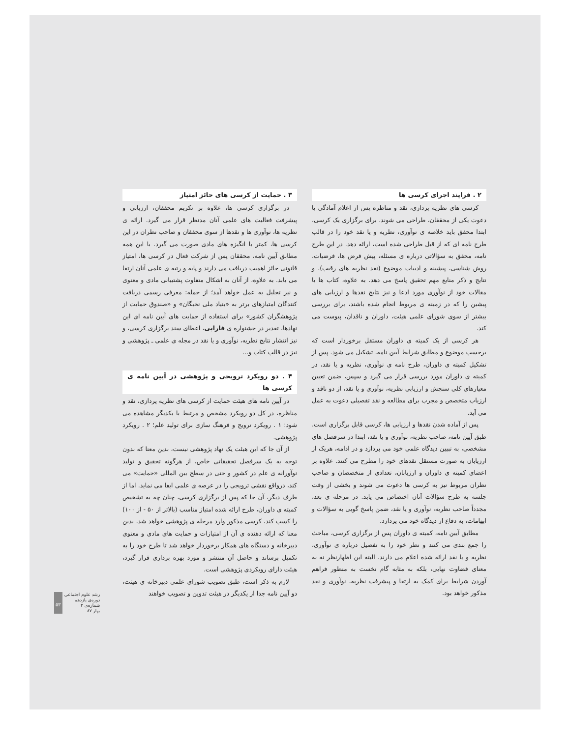۲ . فرایند اجرای کرسی ها
کرسی های نظریه پردازی، نقد و مناظره پس از اعلام آمادگی یا دعوت یکی از محققان، طراحی می شوند. برای برگزاری یک کرسی، ابتدا محقق باید خلاصه ی نوآوری، نظریه و یا نقد خود را در قالب طرح نامه ای که از قبل طراحی شده است، ارائه دهد. در این طرح نامه، محقق به سؤالاتی درباره ی مسئله، پیش فرض ها، فرضیات، روش شناسی، پیشینه و ادبیات موضوع (نقد نظریه های رقیب)، و نتایج و ذکر منابع مهم تحقیق پاسخ می دهد. به علاوه، کتاب ها یا مقالات خود از نوآوری مورد ادعا و نیز نتایج نقدها و ارزیابی های پیشین را که در زمینه ی مربوط انجام شده باشند، برای بررسی بیشتر از سوی شورای علمی هیئت، داوران و ناقدان، پیوست می کند.
هر کرسی از یک کمیته ی داوران مستقل برخوردار است که برحسب موضوع و مطابق شرایط آیین نامه، تشکیل می شود. پس از تشکیل کمیته ی داوران، طرح نامه ی نوآوری، نظریه و یا نقد، در کمیته ی داوران مورد بررسی قرار می گیرد و سپس، ضمن تعیین معیارهای کلی سنجش و ارزیابی نظریه، نوآوری و یا نقد، از دو ناقد و ارزیاب متخصص و مجرب برای مطالعه و نقد تفصیلی دعوت به عمل می آید.
پس از آماده شدن نقدها و ارزیابی ها، کرسی قابل برگزاری است. طبق آیین نامه، صاحب نظریه، نوآوری و یا نقد، ابتدا در سرفصل های مشخصی، به تبیین دیدگاه علمی خود می پردازد و در ادامه، هریک از ارزیابان به صورت مستقل نقدهای خود را مطرح می کنند. علاوه بر اعضای کمیته ی داوران و ارزیابان، تعدادی از متخصصان و صاحب نظران مربوط نیز به کرسی ها دعوت می شوند و بخشی از وقت جلسه به طرح سؤالات آنان اختصاص می یابد. در مرحله ی بعد، مجدداً صاحب نظریه، نوآوری و یا نقد، ضمن پاسخ گویی به سؤالات و ابهامات، به دفاع از دیدگاه خود می پردازد.
مطابق آیین نامه، کمیته ی داوران پس از برگزاری کرسی، مباحث را جمع بندی می کنند و نظر خود را به تفصیل درباره ی نوآوری، نظریه و یا نقد ارائه شده اعلام می دارند. البته این اظهارنظر نه به معنای قضاوت نهایی، بلکه به مثابه گام نخست به منظور فراهم آوردن شرایط برای کمک به ارتقا و پیشرفت نظریه، نوآوری و نقد مذکور خواهد بود.
۳ . حمایت از کرسی های حائز امتیاز
در برگزاری کرسی ها، علاوه بر تکریم محققان، ارزیابی و پیشرفت فعالیت های علمی آنان مدنظر قرار می گیرد. ارائه ی نظریه ها، نوآوری ها و نقدها از سوی محققان و صاحب نظران در این کرسی ها، کمتر با انگیزه های مادی صورت می گیرد. با این همه مطابق آیین نامه، محققان پس از شرکت فعال در کرسی ها، امتیاز قانونی حائز اهمیت دریافت می دارند و پایه و رتبه ی علمی آنان ارتقا می یابد. به علاوه، از آنان به اشکال متفاوت پشتیبانی مادی و معنوی و نیز تجلیل به عمل خواهد آمد؛ از جمله: معرفی رسمی دریافت کنندگان امتیازهای برتر به «بنیاد ملی نخبگان» و «صندوق حمایت از پژوهشگران کشور» برای استفاده از حمایت های آیین نامه ای این نهادها، تقدیر در جشنواره ی فارابی، اعطای سند برگزاری کرسی، و نیز انتشار نتایج نظریه، نوآوری و یا نقد در مجله ی علمی ـ پژوهشی و نیز در قالب کتاب و...
۴ . دو رویکرد ترویجی و پژوهشی در آیین نامه ی کرسی ها
در آیین نامه های هیئت حمایت از کرسی های نظریه پردازی، نقد و مناظره، در کل دو رویکرد مشخص و مرتبط با یکدیگر مشاهده می شود: ۱ . رویکرد ترویج و فرهنگ سازی برای تولید علم؛ ۲ . رویکرد پژوهشی.
از آن جا که این هیئت یک نهاد پژوهشی نیست، بدین معنا که بدون توجه به یک سرفصل تحقیقاتی خاص، از هرگونه تحقیق و تولید نوآورانه ی علم در کشور و حتی در سطح بین المللی «حمایت» می کند، درواقع نقشی ترویجی را در عرصه ی علمی ایفا می نماید. اما از طرف دیگر، آن جا که پس از برگزاری کرسی، چنان چه به تشخیص کمیته ی داوران، طرح ارائه شده امتیاز مناسب (بالاتر از ۵۰ - از ۱۰۰) را کسب کند، کرسی مذکور وارد مرحله ی پژوهشی خواهد شد، بدین معنا که ارائه دهنده ی آن از امتیازات و حمایت های مادی و معنوی دبیرخانه و دستگاه های همکار برخوردار خواهد شد تا طرح خود را به تکمیل برساند و حاصل آن منتشر و مورد بهره برداری قرار گیرد، هیئت دارای رویکردی پژوهشی است.
لازم به ذکر است، طبق تصویب شورای علمی دبیرخانه ی هیئت، دو آیین نامه جدا از یکدیگر در هیئت تدوین و تصویب خواهند
۵۳ رشد علوم اجتماعی
دوره‌ی یازدهم
شماره‌ی ۳
بهار ۸۷